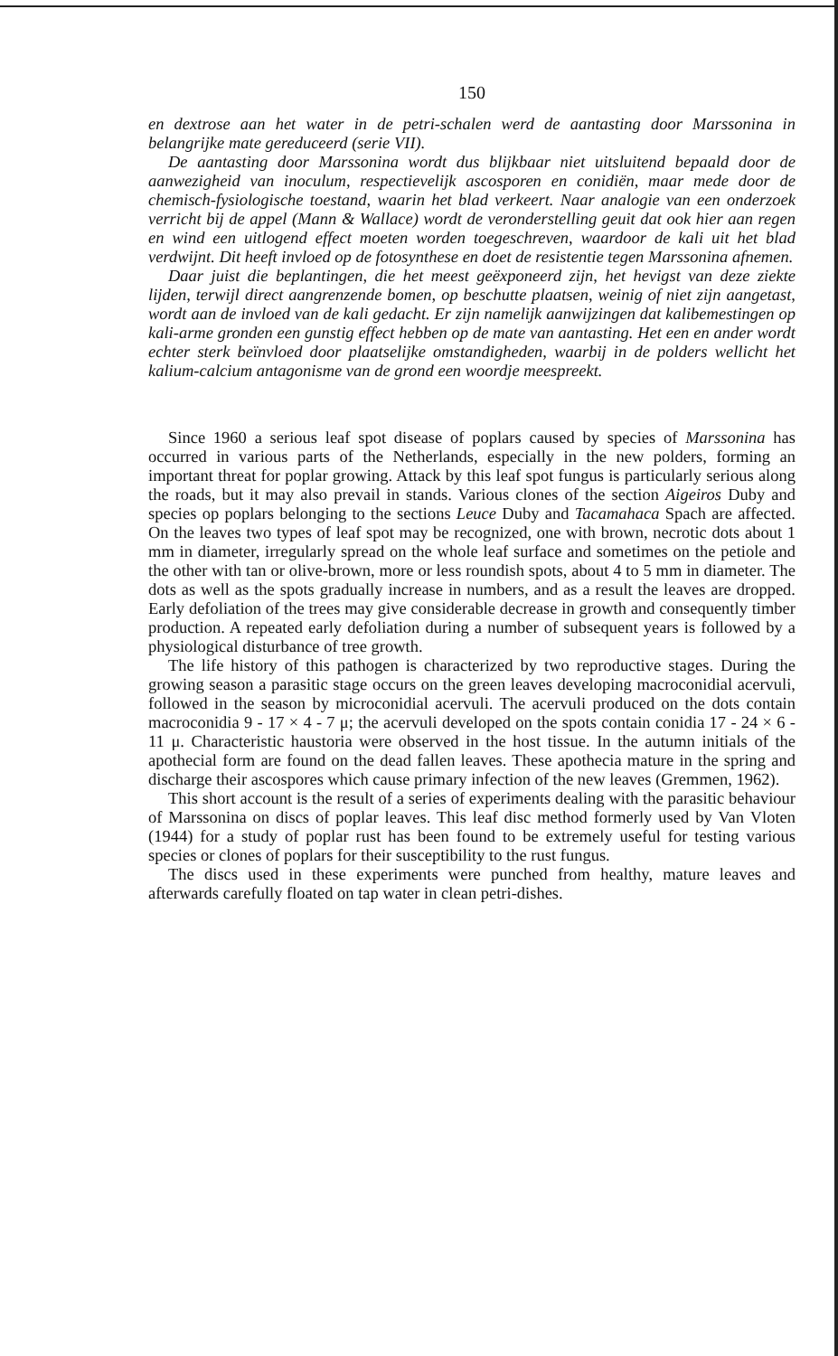150
en dextrose aan het water in de petri-schalen werd de aantasting door Marssonina in belangrijke mate gereduceerd (serie VII).
De aantasting door Marssonina wordt dus blijkbaar niet uitsluitend bepaald door de aanwezigheid van inoculum, respectievelijk ascosporen en conidiën, maar mede door de chemisch-fysiologische toestand, waarin het blad verkeert. Naar analogie van een onderzoek verricht bij de appel (Mann & Wallace) wordt de veronderstelling geuit dat ook hier aan regen en wind een uitlogend effect moeten worden toegeschreven, waardoor de kali uit het blad verdwijnt. Dit heeft invloed op de fotosynthese en doet de resistentie tegen Marssonina afnemen.
Daar juist die beplantingen, die het meest geëxponeerd zijn, het hevigst van deze ziekte lijden, terwijl direct aangrenzende bomen, op beschutte plaatsen, weinig of niet zijn aangetast, wordt aan de invloed van de kali gedacht. Er zijn namelijk aanwijzingen dat kalibemestingen op kali-arme gronden een gunstig effect hebben op de mate van aantasting. Het een en ander wordt echter sterk beïnvloed door plaatselijke omstandigheden, waarbij in de polders wellicht het kalium-calcium antagonisme van de grond een woordje meespreekt.
Since 1960 a serious leaf spot disease of poplars caused by species of Marssonina has occurred in various parts of the Netherlands, especially in the new polders, forming an important threat for poplar growing. Attack by this leaf spot fungus is particularly serious along the roads, but it may also prevail in stands. Various clones of the section Aigeiros Duby and species op poplars belonging to the sections Leuce Duby and Tacamahaca Spach are affected. On the leaves two types of leaf spot may be recognized, one with brown, necrotic dots about 1 mm in diameter, irregularly spread on the whole leaf surface and sometimes on the petiole and the other with tan or olive-brown, more or less roundish spots, about 4 to 5 mm in diameter. The dots as well as the spots gradually increase in numbers, and as a result the leaves are dropped. Early defoliation of the trees may give considerable decrease in growth and consequently timber production. A repeated early defoliation during a number of subsequent years is followed by a physiological disturbance of tree growth.
The life history of this pathogen is characterized by two reproductive stages. During the growing season a parasitic stage occurs on the green leaves developing macroconidial acervuli, followed in the season by microconidial acervuli. The acervuli produced on the dots contain macroconidia 9 - 17 × 4 - 7 μ; the acervuli developed on the spots contain conidia 17 - 24 × 6 - 11 μ. Characteristic haustoria were observed in the host tissue. In the autumn initials of the apothecial form are found on the dead fallen leaves. These apothecia mature in the spring and discharge their ascospores which cause primary infection of the new leaves (Gremmen, 1962).
This short account is the result of a series of experiments dealing with the parasitic behaviour of Marssonina on discs of poplar leaves. This leaf disc method formerly used by Van Vloten (1944) for a study of poplar rust has been found to be extremely useful for testing various species or clones of poplars for their susceptibility to the rust fungus.
The discs used in these experiments were punched from healthy, mature leaves and afterwards carefully floated on tap water in clean petri-dishes.